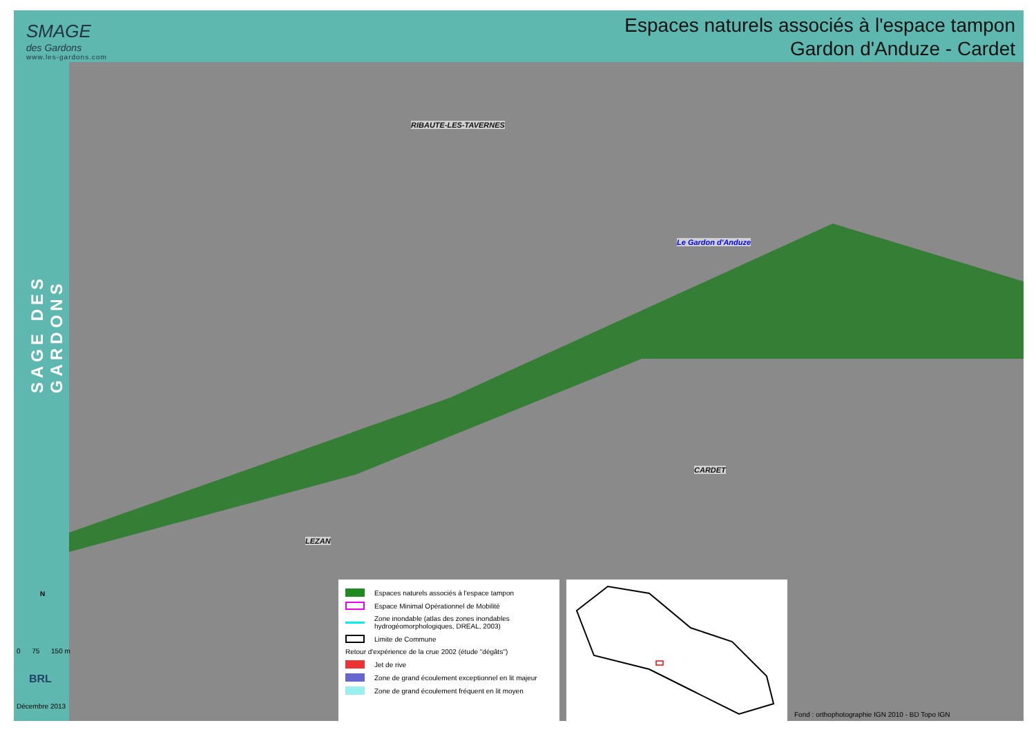SMAGE
des Gardons
www.les-gardons.com
Espaces naturels associés à l'espace tampon
Gardon d'Anduze - Cardet
SAGE DES GARDONS
RIBAUTE-LES-TAVERNES
Le Gardon d'Anduze
CARDET
LEZAN
N
0 75 150 m
BRL
Décembre 2013
Espaces naturels associés à l'espace tampon
Espace Minimal Opérationnel de Mobilité
Zone inondable (atlas des zones inondables hydrogéomorphologiques, DREAL, 2003)
Limite de Commune
Retour d'expérience de la crue 2002 (étude "dégâts")
Jet de rive
Zone de grand écoulement exceptionnel en lit majeur
Zone de grand écoulement fréquent en lit moyen
Fond : orthophotographie IGN 2010 - BD Topo IGN